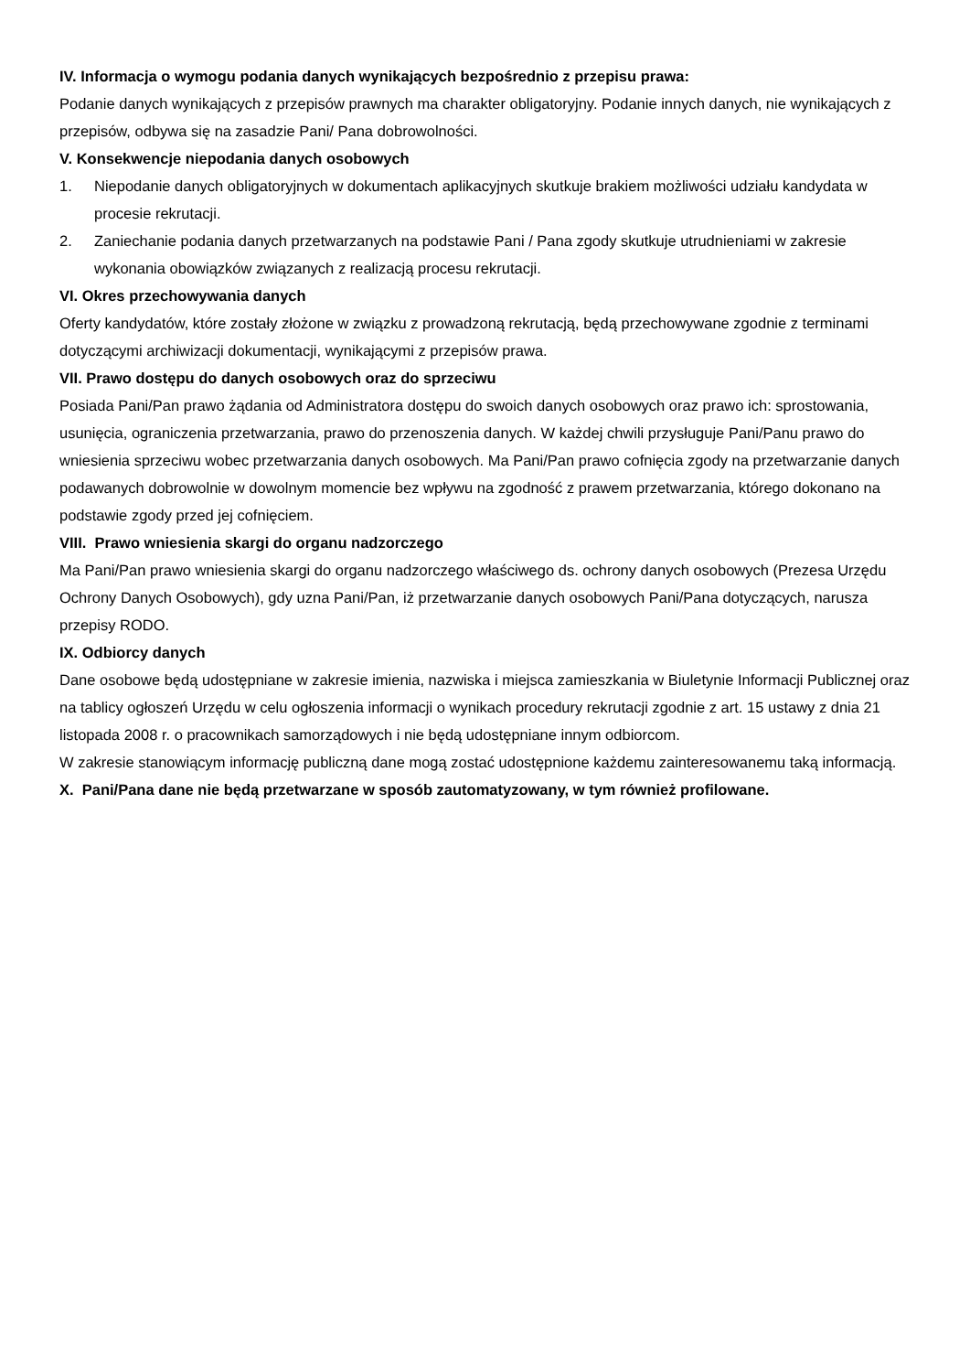IV. Informacja o wymogu podania danych wynikających bezpośrednio z przepisu prawa:
Podanie danych wynikających z przepisów prawnych ma charakter obligatoryjny. Podanie innych danych, nie wynikających z przepisów, odbywa się na zasadzie Pani/ Pana dobrowolności.
V. Konsekwencje niepodania danych osobowych
1. Niepodanie danych obligatoryjnych w dokumentach aplikacyjnych skutkuje brakiem możliwości udziału kandydata w procesie rekrutacji.
2. Zaniechanie podania danych przetwarzanych na podstawie Pani / Pana zgody skutkuje utrudnieniami w zakresie wykonania obowiązków związanych z realizacją procesu rekrutacji.
VI. Okres przechowywania danych
Oferty kandydatów, które zostały złożone w związku z prowadzoną rekrutacją, będą przechowywane zgodnie z terminami dotyczącymi archiwizacji dokumentacji, wynikającymi z przepisów prawa.
VII. Prawo dostępu do danych osobowych oraz do sprzeciwu
Posiada Pani/Pan prawo żądania od Administratora dostępu do swoich danych osobowych oraz prawo ich: sprostowania, usunięcia, ograniczenia przetwarzania, prawo do przenoszenia danych. W każdej chwili przysługuje Pani/Panu prawo do wniesienia sprzeciwu wobec przetwarzania danych osobowych. Ma Pani/Pan prawo cofnięcia zgody na przetwarzanie danych podawanych dobrowolnie w dowolnym momencie bez wpływu na zgodność z prawem przetwarzania, którego dokonano na podstawie zgody przed jej cofnięciem.
VIII. Prawo wniesienia skargi do organu nadzorczego
Ma Pani/Pan prawo wniesienia skargi do organu nadzorczego właściwego ds. ochrony danych osobowych (Prezesa Urzędu Ochrony Danych Osobowych), gdy uzna Pani/Pan, iż przetwarzanie danych osobowych Pani/Pana dotyczących, narusza przepisy RODO.
IX. Odbiorcy danych
Dane osobowe będą udostępniane w zakresie imienia, nazwiska i miejsca zamieszkania w Biuletynie Informacji Publicznej oraz na tablicy ogłoszeń Urzędu w celu ogłoszenia informacji o wynikach procedury rekrutacji zgodnie z art. 15 ustawy z dnia 21 listopada 2008 r. o pracownikach samorządowych i nie będą udostępniane innym odbiorcom.
W zakresie stanowiącym informację publiczną dane mogą zostać udostępnione każdemu zainteresowanemu taką informacją.
X. Pani/Pana dane nie będą przetwarzane w sposób zautomatyzowany, w tym również profilowane.